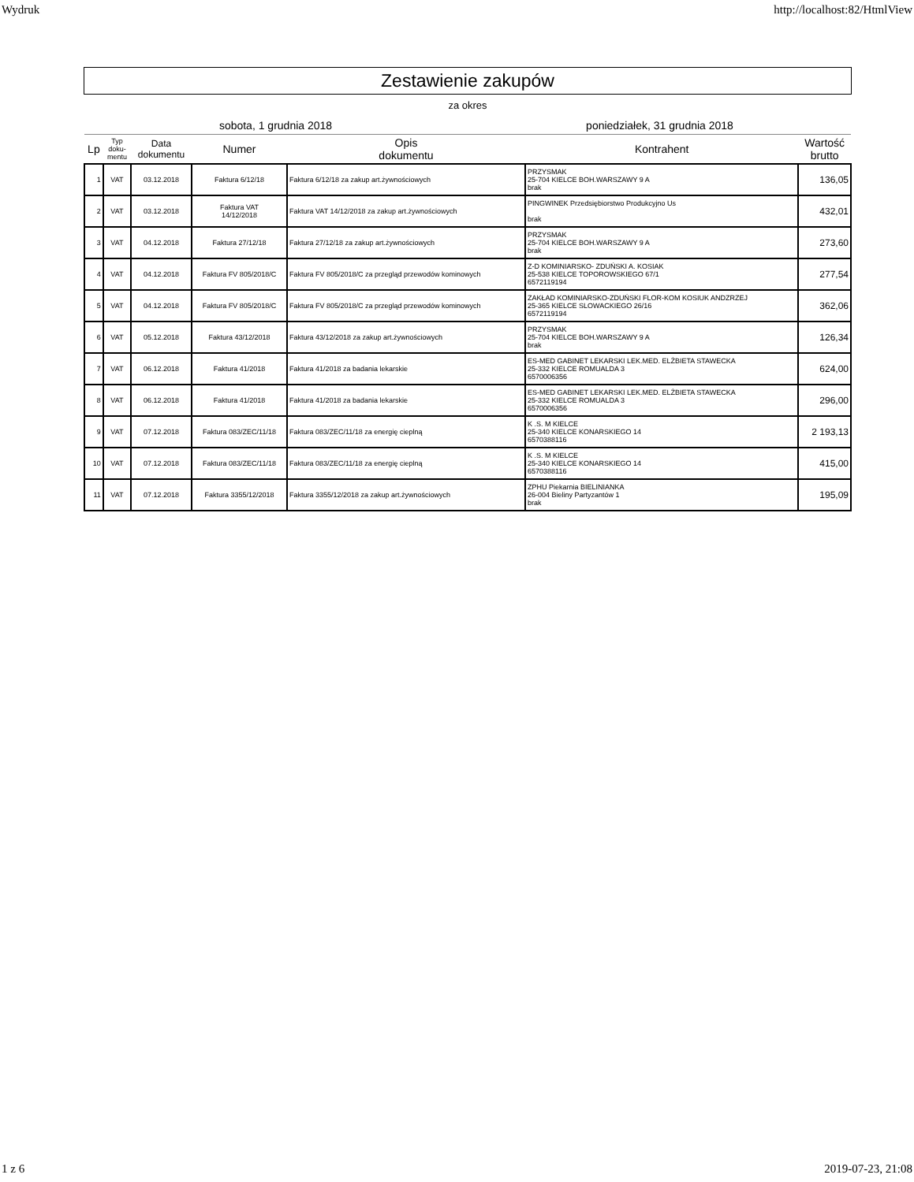Wydruk http://localhost:82/HtmlView
Zestawienie zakupów
za okres
sobota, 1 grudnia 2018 poniedziałek, 31 grudnia 2018
| Lp | Typ doku- mentu | Data dokumentu | Numer | Opis dokumentu | Kontrahent | Wartość brutto |
| --- | --- | --- | --- | --- | --- | --- |
| 1 | VAT | 03.12.2018 | Faktura 6/12/18 | Faktura 6/12/18 za zakup art.żywnościowych | PRZYSMAK 25-704 KIELCE BOH.WARSZAWY 9 A brak | 136,05 |
| 2 | VAT | 03.12.2018 | Faktura VAT 14/12/2018 | Faktura VAT 14/12/2018 za zakup art.żywnościowych | PINGWINEK Przedsiębiorstwo Produkcyjno Us brak | 432,01 |
| 3 | VAT | 04.12.2018 | Faktura 27/12/18 | Faktura 27/12/18 za zakup art.żywnościowych | PRZYSMAK 25-704 KIELCE BOH.WARSZAWY 9 A brak | 273,60 |
| 4 | VAT | 04.12.2018 | Faktura FV 805/2018/C | Faktura FV 805/2018/C za przegląd przewodów kominowych | Z-D KOMINIARSKO- ZDUŃSKI A. KOSIAK 25-538 KIELCE TOPOROWSKIEGO 67/1 6572119194 | 277,54 |
| 5 | VAT | 04.12.2018 | Faktura FV 805/2018/C | Faktura FV 805/2018/C za przegląd przewodów kominowych | ZAKŁAD KOMINIARSKO-ZDUŃSKI FLOR-KOM KOSIUK ANDZRZEJ 25-365 KIELCE SLOWACKIEGO 26/16 6572119194 | 362,06 |
| 6 | VAT | 05.12.2018 | Faktura 43/12/2018 | Faktura 43/12/2018 za zakup art.żywnościowych | PRZYSMAK 25-704 KIELCE BOH.WARSZAWY 9 A brak | 126,34 |
| 7 | VAT | 06.12.2018 | Faktura 41/2018 | Faktura 41/2018 za badania lekarskie | ES-MED GABINET LEKARSKI LEK.MED. ELŻBIETA STAWECKA 25-332 KIELCE ROMUALDA 3 6570006356 | 624,00 |
| 8 | VAT | 06.12.2018 | Faktura 41/2018 | Faktura 41/2018 za badania lekarskie | ES-MED GABINET LEKARSKI LEK.MED. ELŻBIETA STAWECKA 25-332 KIELCE ROMUALDA 3 6570006356 | 296,00 |
| 9 | VAT | 07.12.2018 | Faktura 083/ZEC/11/18 | Faktura 083/ZEC/11/18 za energię cieplną | K .S. M KIELCE 25-340 KIELCE KONARSKIEGO 14 6570388116 | 2 193,13 |
| 10 | VAT | 07.12.2018 | Faktura 083/ZEC/11/18 | Faktura 083/ZEC/11/18 za energię cieplną | K .S. M KIELCE 25-340 KIELCE KONARSKIEGO 14 6570388116 | 415,00 |
| 11 | VAT | 07.12.2018 | Faktura 3355/12/2018 | Faktura 3355/12/2018 za zakup art.żywnościowych | ZPHU Piekarnia BIELINIANKA 26-004 Bieliny Partyzantów 1 brak | 195,09 |
1 z 6 2019-07-23, 21:08